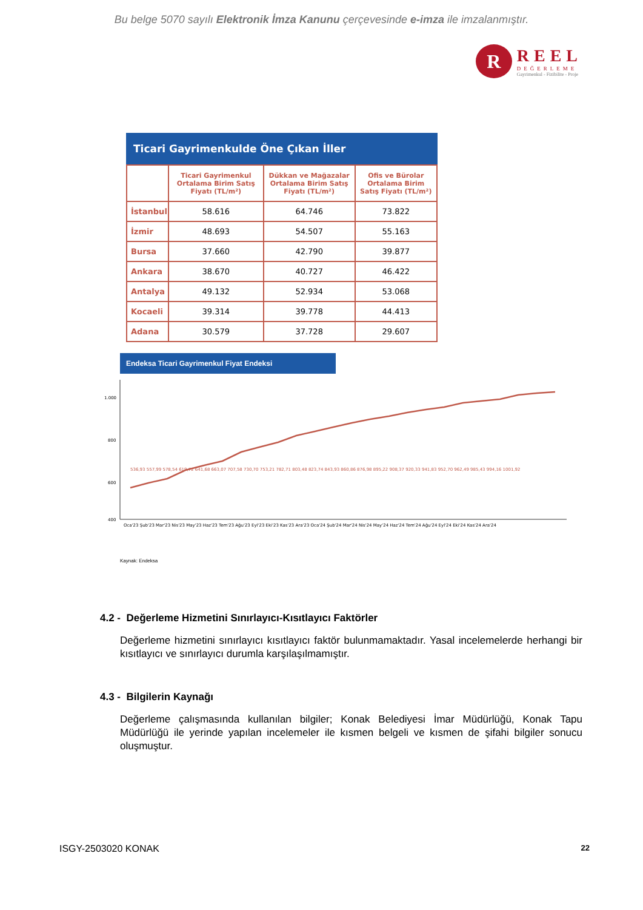Bu belge 5070 sayılı Elektronik İmza Kanunu çerçevesinde e-imza ile imzalanmıştır.
R
REEL
DEĞERLEME
Gayrimenkul - Fizibilite - Proje
Ticari Gayrimenkulde Öne Çıkan İller
| | Ticari Gayrimenkul Ortalama Birim Satış Fiyatı (TL/m²) | Dükkan ve Mağazalar Ortalama Birim Satış Fiyatı (TL/m²) | Ofis ve Bürolar Ortalama Birim Satış Fiyatı (TL/m²) |
| --- | --- | --- | --- |
| İstanbul | 58.616 | 64.746 | 73.822 |
| İzmir | 48.693 | 54.507 | 55.163 |
| Bursa | 37.660 | 42.790 | 39.877 |
| Ankara | 38.670 | 40.727 | 46.422 |
| Antalya | 49.132 | 52.934 | 53.068 |
| Kocaeli | 39.314 | 39.778 | 44.413 |
| Adana | 30.579 | 37.728 | 29.607 |
Endeksa Ticari Gayrimenkul Fiyat Endeksi
1.000
800
600
400
Oca'23 Şub'23 Mar'23 Nis'23 May'23 Haz'23 Tem'23 Ağu'23 Eyl'23 Eki'23 Kas'23 Ara'23 Oca'24 Şub'24 Mar'24 Nis'24 May'24 Haz'24 Tem'24 Ağu'24 Eyl'24 Eki'24 Kas'24 Ara'24
536,93 557,99 578,54 619,72 641,68 663,07 707,58 730,70 753,21 782,71 803,48 823,74 843,93 860,86 876,98 895,22 908,37 920,33 941,83 952,70 962,49 985,43 994,16 1001,92
Kaynak: Endeksa
4.2 - Değerleme Hizmetini Sınırlayıcı-Kısıtlayıcı Faktörler
Değerleme hizmetini sınırlayıcı kısıtlayıcı faktör bulunmamaktadır. Yasal incelemelerde herhangi bir kısıtlayıcı ve sınırlayıcı durumla karşılaşılmamıştır.
4.3 - Bilgilerin Kaynağı
Değerleme çalışmasında kullanılan bilgiler; Konak Belediyesi İmar Müdürlüğü, Konak Tapu Müdürlüğü ile yerinde yapılan incelemeler ile kısmen belgeli ve kısmen de şifahi bilgiler sonucu oluşmuştur.
ISGY-2503020 KONAK 22